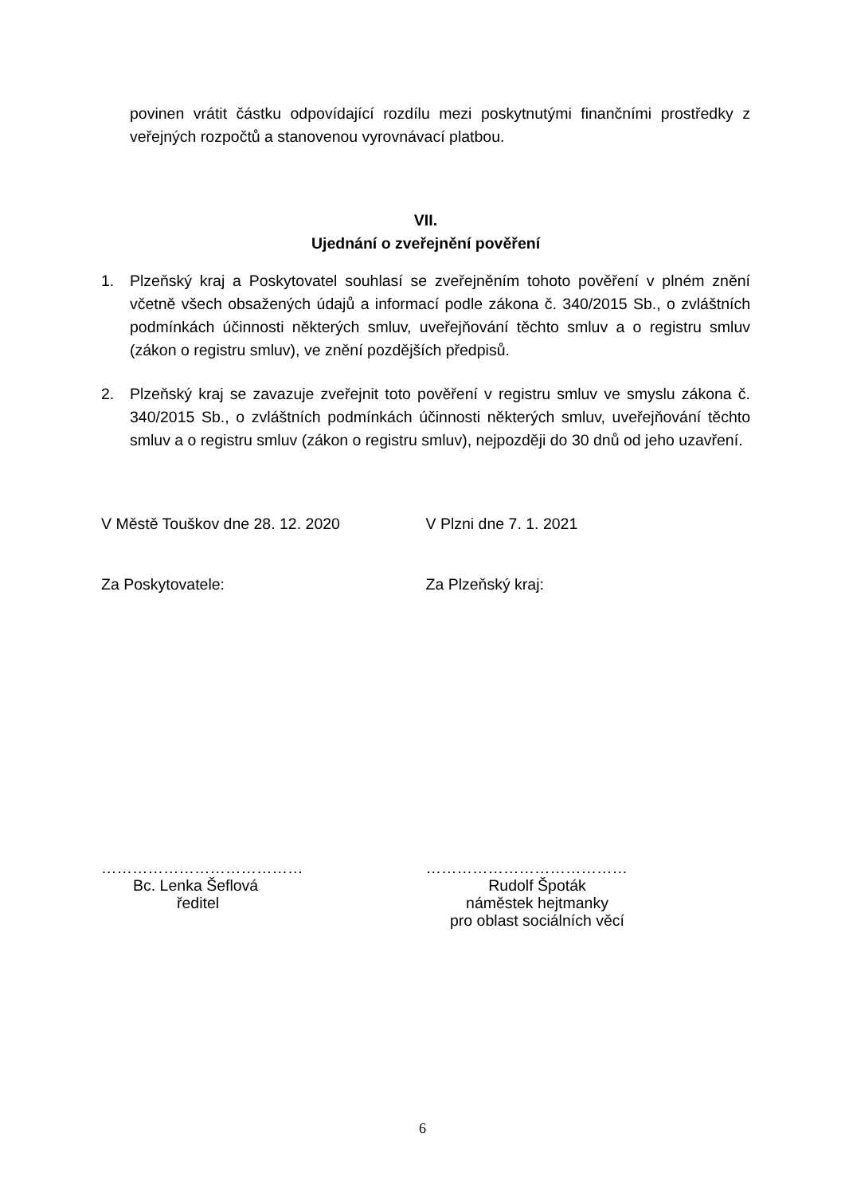povinen vrátit částku odpovídající rozdílu mezi poskytnutými finančními prostředky z veřejných rozpočtů a stanovenou vyrovnávací platbou.
VII.
Ujednání o zveřejnění pověření
1. Plzeňský kraj a Poskytovatel souhlasí se zveřejněním tohoto pověření v plném znění včetně všech obsažených údajů a informací podle zákona č. 340/2015 Sb., o zvláštních podmínkách účinnosti některých smluv, uveřejňování těchto smluv a o registru smluv (zákon o registru smluv), ve znění pozdějších předpisů.
2. Plzeňský kraj se zavazuje zveřejnit toto pověření v registru smluv ve smyslu zákona č. 340/2015 Sb., o zvláštních podmínkách účinnosti některých smluv, uveřejňování těchto smluv a o registru smluv (zákon o registru smluv), nejpozději do 30 dnů od jeho uzavření.
V Městě Touškov dne 28. 12. 2020 V Plzni dne 7. 1. 2021
Za Poskytovatele: Za Plzeňský kraj:
…………………………………
Bc. Lenka Šeflová
ředitel
…………………………………
Rudolf Špoták
náměstek hejtmanky
pro oblast sociálních věcí
6